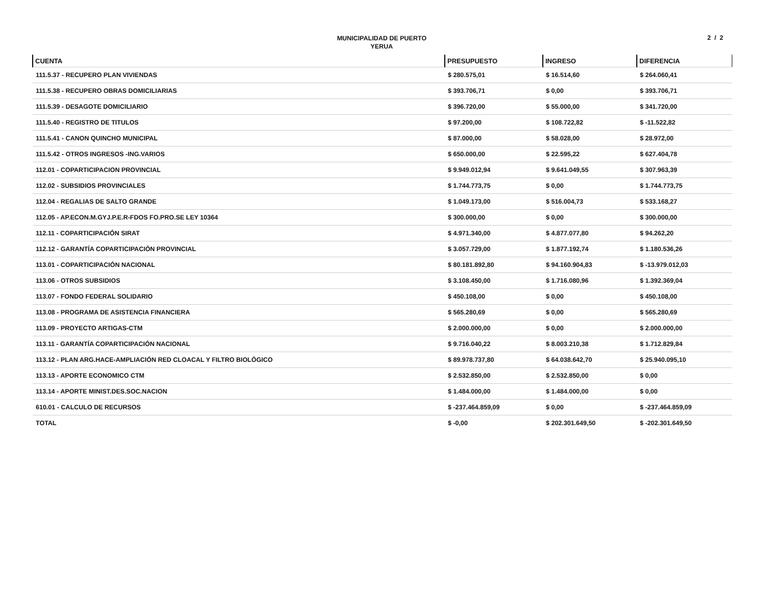MUNICIPALIDAD DE PUERTO
YERUA
2 / 2
| CUENTA | PRESUPUESTO | INGRESO | DIFERENCIA |
| --- | --- | --- | --- |
| 111.5.37 - RECUPERO PLAN VIVIENDAS | $ 280.575,01 | $ 16.514,60 | $ 264.060,41 |
| 111.5.38 - RECUPERO OBRAS DOMICILIARIAS | $ 393.706,71 | $ 0,00 | $ 393.706,71 |
| 111.5.39 - DESAGOTE DOMICILIARIO | $ 396.720,00 | $ 55.000,00 | $ 341.720,00 |
| 111.5.40 - REGISTRO DE TITULOS | $ 97.200,00 | $ 108.722,82 | $ -11.522,82 |
| 111.5.41 - CANON QUINCHO MUNICIPAL | $ 87.000,00 | $ 58.028,00 | $ 28.972,00 |
| 111.5.42 - OTROS INGRESOS -ING.VARIOS | $ 650.000,00 | $ 22.595,22 | $ 627.404,78 |
| 112.01 - COPARTICIPACION PROVINCIAL | $ 9.949.012,94 | $ 9.641.049,55 | $ 307.963,39 |
| 112.02 - SUBSIDIOS PROVINCIALES | $ 1.744.773,75 | $ 0,00 | $ 1.744.773,75 |
| 112.04 - REGALIAS DE SALTO GRANDE | $ 1.049.173,00 | $ 516.004,73 | $ 533.168,27 |
| 112.05 - AP.ECON.M.GYJ.P.E.R-FDOS FO.PRO.SE LEY 10364 | $ 300.000,00 | $ 0,00 | $ 300.000,00 |
| 112.11 - COPARTICIPACIÓN SIRAT | $ 4.971.340,00 | $ 4.877.077,80 | $ 94.262,20 |
| 112.12 - GARANTÍA COPARTICIPACIÓN PROVINCIAL | $ 3.057.729,00 | $ 1.877.192,74 | $ 1.180.536,26 |
| 113.01 - COPARTICIPACIÓN NACIONAL | $ 80.181.892,80 | $ 94.160.904,83 | $ -13.979.012,03 |
| 113.06 - OTROS SUBSIDIOS | $ 3.108.450,00 | $ 1.716.080,96 | $ 1.392.369,04 |
| 113.07 - FONDO FEDERAL SOLIDARIO | $ 450.108,00 | $ 0,00 | $ 450.108,00 |
| 113.08 - PROGRAMA DE ASISTENCIA FINANCIERA | $ 565.280,69 | $ 0,00 | $ 565.280,69 |
| 113.09 - PROYECTO ARTIGAS-CTM | $ 2.000.000,00 | $ 0,00 | $ 2.000.000,00 |
| 113.11 - GARANTÍA COPARTICIPACIÓN NACIONAL | $ 9.716.040,22 | $ 8.003.210,38 | $ 1.712.829,84 |
| 113.12 - PLAN ARG.HACE-AMPLIACIÓN RED CLOACAL Y FILTRO BIOLÓGICO | $ 89.978.737,80 | $ 64.038.642,70 | $ 25.940.095,10 |
| 113.13 - APORTE ECONOMICO CTM | $ 2.532.850,00 | $ 2.532.850,00 | $ 0,00 |
| 113.14 - APORTE MINIST.DES.SOC.NACION | $ 1.484.000,00 | $ 1.484.000,00 | $ 0,00 |
| 610.01 - CALCULO DE RECURSOS | $ -237.464.859,09 | $ 0,00 | $ -237.464.859,09 |
| TOTAL | $ -0,00 | $ 202.301.649,50 | $ -202.301.649,50 |